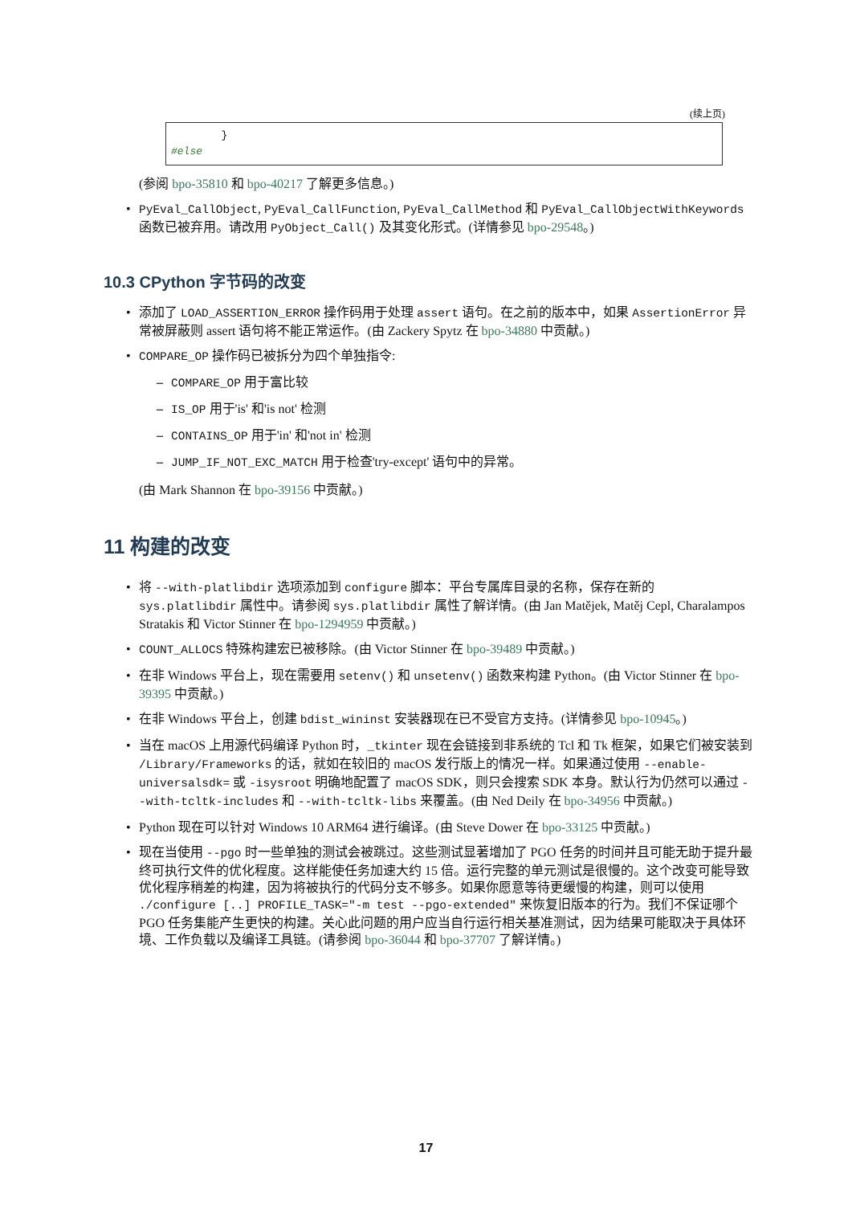(续上页)
        }
#else
(参阅 bpo-35810 和 bpo-40217 了解更多信息。)
PyEval_CallObject, PyEval_CallFunction, PyEval_CallMethod 和 PyEval_CallObjectWithKeywords 函数已被弃用。请改用 PyObject_Call() 及其变化形式。(详情参见 bpo-29548。)
10.3 CPython 字节码的改变
添加了 LOAD_ASSERTION_ERROR 操作码用于处理 assert 语句。在之前的版本中，如果 AssertionError 异常被屏蔽则 assert 语句将不能正常运作。(由 Zackery Spytz 在 bpo-34880 中贡献。)
COMPARE_OP 操作码已被拆分为四个单独指令:
COMPARE_OP 用于富比较
IS_OP 用于'is' 和'is not' 检测
CONTAINS_OP 用于'in' 和'not in' 检测
JUMP_IF_NOT_EXC_MATCH 用于检查'try-except' 语句中的异常。
(由 Mark Shannon 在 bpo-39156 中贡献。)
11 构建的改变
将 --with-platlibdir 选项添加到 configure 脚本：平台专属库目录的名称，保存在新的 sys.platlibdir 属性中。请参阅 sys.platlibdir 属性了解详情。(由 Jan Matějek, Matěj Cepl, Charalampos Stratakis 和 Victor Stinner 在 bpo-1294959 中贡献。)
COUNT_ALLOCS 特殊构建宏已被移除。(由 Victor Stinner 在 bpo-39489 中贡献。)
在非 Windows 平台上，现在需要用 setenv() 和 unsetenv() 函数来构建 Python。(由 Victor Stinner 在 bpo-39395 中贡献。)
在非 Windows 平台上，创建 bdist_wininst 安装器现在已不受官方支持。(详情参见 bpo-10945。)
当在 macOS 上用源代码编译 Python 时，_tkinter 现在会链接到非系统的 Tcl 和 Tk 框架，如果它们被安装到 /Library/Frameworks 的话，就如在较旧的 macOS 发行版上的情况一样。如果通过使用 --enable-universalsdk= 或 -isysroot 明确地配置了 macOS SDK，则只会搜索 SDK 本身。默认行为仍然可以通过 --with-tcltk-includes 和 --with-tcltk-libs 来覆盖。(由 Ned Deily 在 bpo-34956 中贡献。)
Python 现在可以针对 Windows 10 ARM64 进行编译。(由 Steve Dower 在 bpo-33125 中贡献。)
现在当使用 --pgo 时一些单独的测试会被跳过。这些测试显著增加了 PGO 任务的时间并且可能无助于提升最终可执行文件的优化程度。这样能使任务加速大约 15 倍。运行完整的单元测试是很慢的。这个改变可能导致优化程序稍差的构建，因为将被执行的代码分支不够多。如果你愿意等待更缓慢的构建，则可以使用 ./configure [..] PROFILE_TASK="-m test --pgo-extended" 来恢复旧版本的行为。我们不保证哪个 PGO 任务集能产生更快的构建。关心此问题的用户应当自行运行相关基准测试，因为结果可能取决于具体环境、工作负载以及编译工具链。(请参阅 bpo-36044 和 bpo-37707 了解详情。)
17